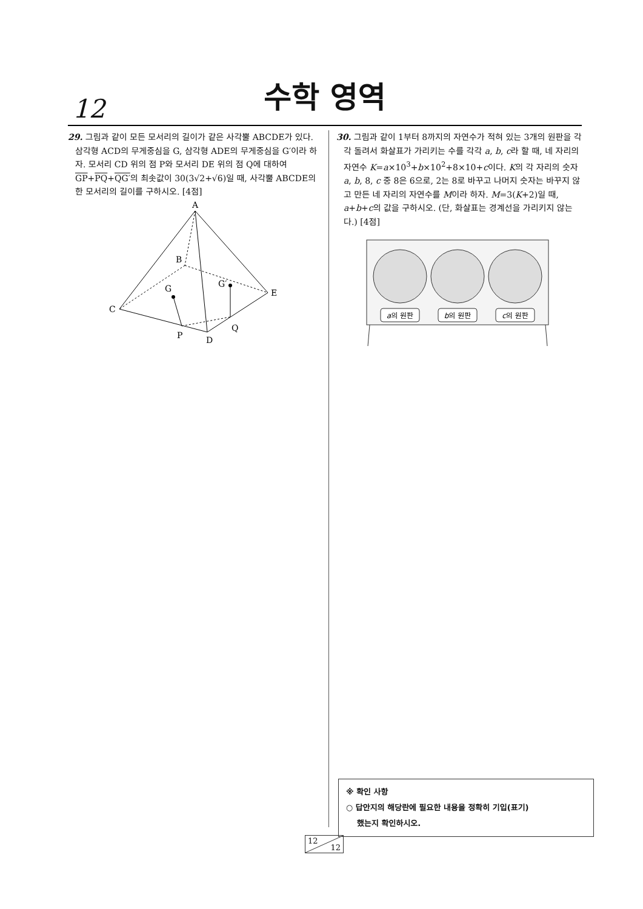12
수학 영역
29. 그림과 같이 모든 모서리의 길이가 같은 사각뿔 ABCDE가 있다. 삼각형 ACD의 무게중심을 G, 삼각형 ADE의 무게중심을 G′이라 하자. 모서리 CD 위의 점 P와 모서리 DE 위의 점 Q에 대하여 GP+PQ+QG′의 최솟값이 30(3√2+√6)일 때, 사각뿔 ABCDE의 한 모서리의 길이를 구하시오. [4점]
A
B
C
D
E
G
G′
P
Q
30. 그림과 같이 1부터 8까지의 자연수가 적혀 있는 3개의 원판을 각각 돌려서 화살표가 가리키는 수를 각각 a, b, c라 할 때, 네 자리의 자연수 K=a×10<sup>3</sup>+b×10<sup>2</sup>+8×10+c이다. K의 각 자리의 숫자 a, b, 8, c 중 8은 6으로, 2는 8로 바꾸고 나머지 숫자는 바꾸지 않고 만든 네 자리의 자연수를 M이라 하자. M=3(K+2)일 때, a+b+c의 값을 구하시오. (단, 화살표는 경계선을 가리키지 않는다.) [4점]
a의 원판
b의 원판
c의 원판
※ 확인 사항
○ 답안지의 해당란에 필요한 내용을 정확히 기입(표기)
했는지 확인하시오.
12
12